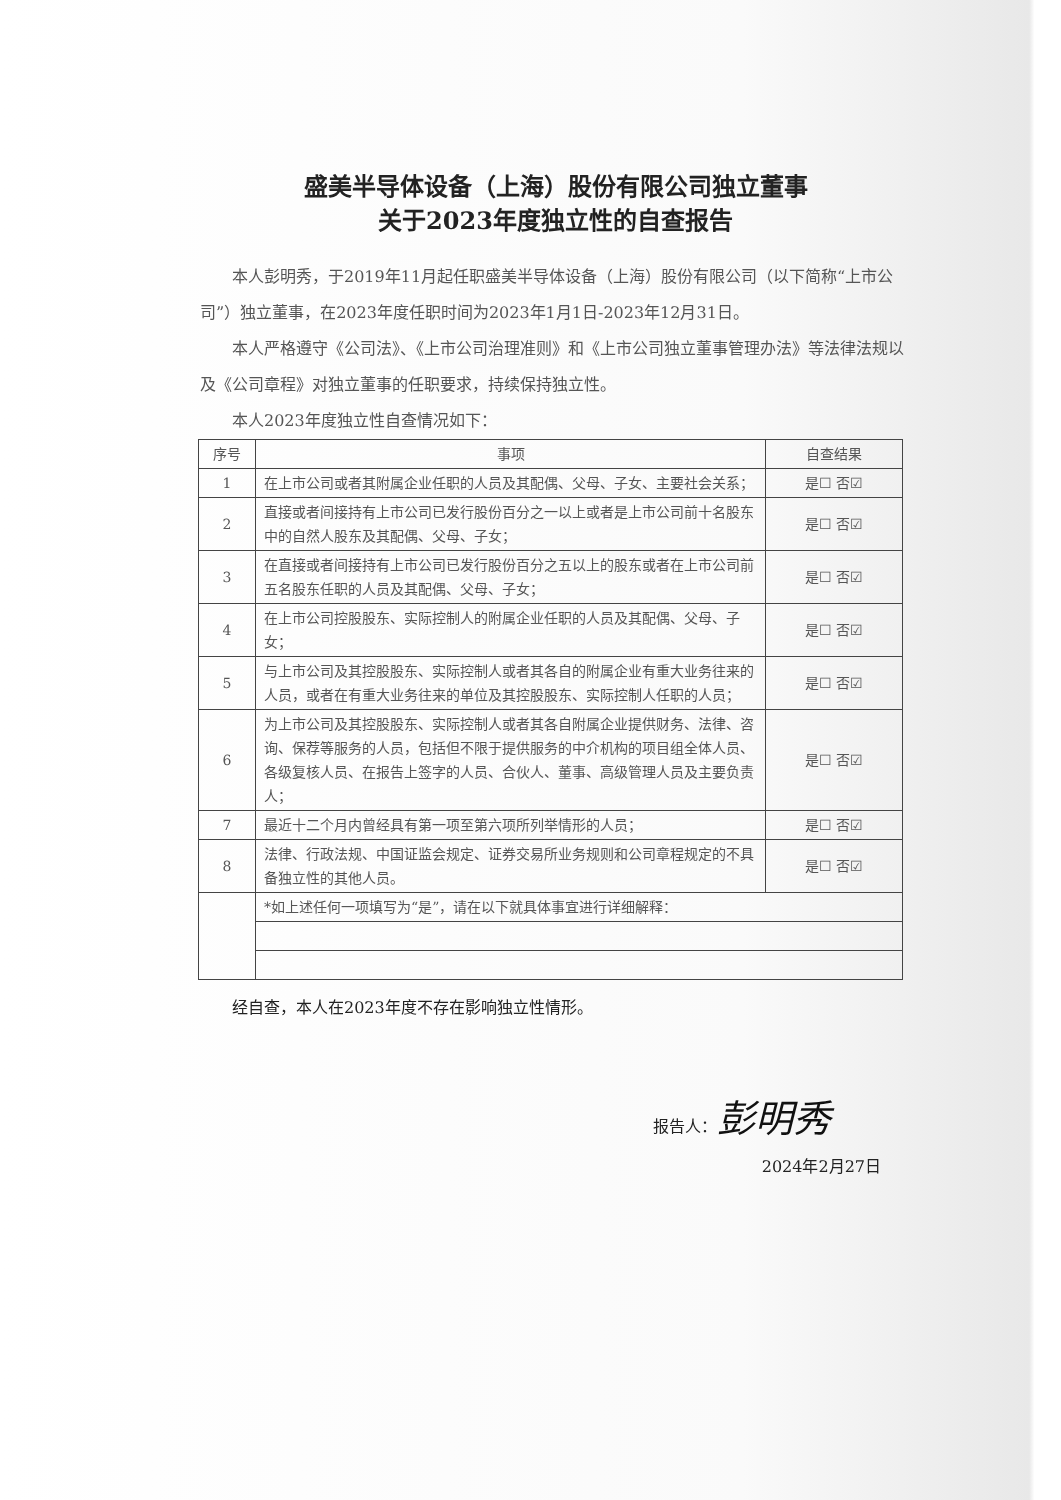盛美半导体设备（上海）股份有限公司独立董事
关于2023年度独立性的自查报告
本人彭明秀，于2019年11月起任职盛美半导体设备（上海）股份有限公司（以下简称“上市公司”）独立董事，在2023年度任职时间为2023年1月1日-2023年12月31日。
本人严格遵守《公司法》、《上市公司治理准则》和《上市公司独立董事管理办法》等法律法规以及《公司章程》对独立董事的任职要求，持续保持独立性。
本人2023年度独立性自查情况如下：
| 序号 | 事项 | 自查结果 |
| --- | --- | --- |
| 1 | 在上市公司或者其附属企业任职的人员及其配偶、父母、子女、主要社会关系； | 是☐ 否☑ |
| 2 | 直接或者间接持有上市公司已发行股份百分之一以上或者是上市公司前十名股东中的自然人股东及其配偶、父母、子女； | 是☐ 否☑ |
| 3 | 在直接或者间接持有上市公司已发行股份百分之五以上的股东或者在上市公司前五名股东任职的人员及其配偶、父母、子女； | 是☐ 否☑ |
| 4 | 在上市公司控股股东、实际控制人的附属企业任职的人员及其配偶、父母、子女； | 是☐ 否☑ |
| 5 | 与上市公司及其控股股东、实际控制人或者其各自的附属企业有重大业务往来的人员，或者在有重大业务往来的单位及其控股股东、实际控制人任职的人员； | 是☐ 否☑ |
| 6 | 为上市公司及其控股股东、实际控制人或者其各自附属企业提供财务、法律、咨询、保荐等服务的人员，包括但不限于提供服务的中介机构的项目组全体人员、各级复核人员、在报告上签字的人员、合伙人、董事、高级管理人员及主要负责人； | 是☐ 否☑ |
| 7 | 最近十二个月内曾经具有第一项至第六项所列举情形的人员； | 是☐ 否☑ |
| 8 | 法律、行政法规、中国证监会规定、证券交易所业务规则和公司章程规定的不具备独立性的其他人员。 | 是☐ 否☑ |
| | *如上述任何一项填写为“是”，请在以下就具体事宜进行详细解释： | |
经自查，本人在2023年度不存在影响独立性情形。
报告人：彭明秀
2024年2月27日